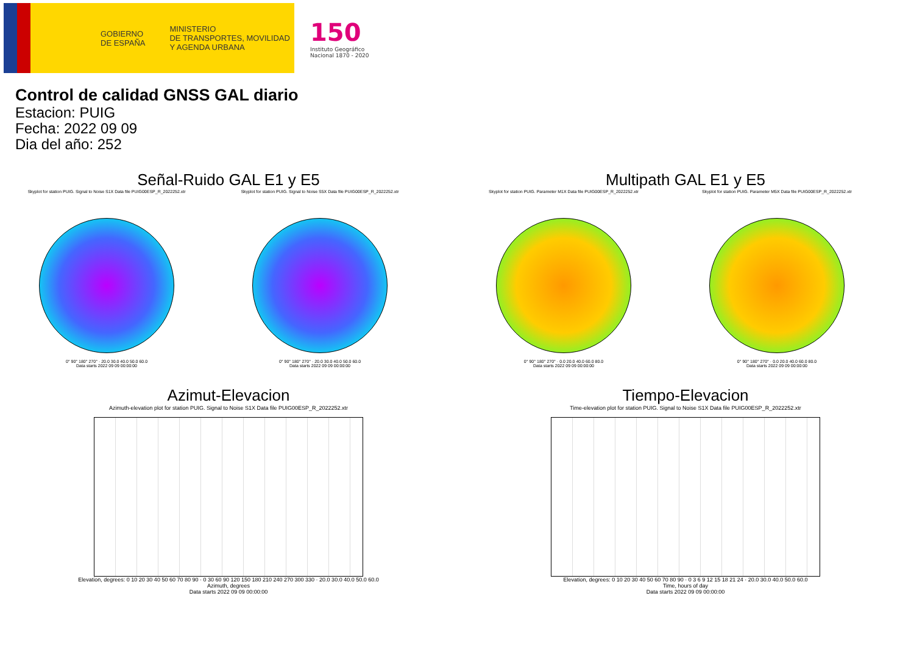GOBIERNO
DE ESPAÑA
MINISTERIO
DE TRANSPORTES, MOVILIDAD
Y AGENDA URBANA
150
Instituto Geográfico
Nacional 1870 - 2020
Control de calidad GNSS GAL diario
Estacion: PUIG
Fecha: 2022 09 09
Dia del año: 252
Señal-Ruido GAL E1 y E5
Skyplot for station PUIG. Signal to Noise S1X Data file PUIG00ESP_R_2022252.xtr
0° 90° 180° 270° · 20.0 30.0 40.0 50.0 60.0
Data starts 2022 09 09 00:00:00
Skyplot for station PUIG. Signal to Noise S5X Data file PUIG00ESP_R_2022252.xtr
0° 90° 180° 270° · 20.0 30.0 40.0 50.0 60.0
Data starts 2022 09 09 00:00:00
Multipath GAL E1 y E5
Skyplot for station PUIG. Parameter M1X Data file PUIG00ESP_R_2022252.xtr
0° 90° 180° 270° · 0.0 20.0 40.0 60.0 80.0
Data starts 2022 09 09 00:00:00
Skyplot for station PUIG. Parameter M5X Data file PUIG00ESP_R_2022252.xtr
0° 90° 180° 270° · 0.0 20.0 40.0 60.0 80.0
Data starts 2022 09 09 00:00:00
Azimut-Elevacion
Azimuth-elevation plot for station PUIG. Signal to Noise S1X Data file PUIG00ESP_R_2022252.xtr
Elevation, degrees: 0 10 20 30 40 50 60 70 80 90 · 0 30 60 90 120 150 180 210 240 270 300 330 · 20.0 30.0 40.0 50.0 60.0
Azimuth, degrees
Data starts 2022 09 09 00:00:00
Tiempo-Elevacion
Time-elevation plot for station PUIG. Signal to Noise S1X Data file PUIG00ESP_R_2022252.xtr
Elevation, degrees: 0 10 20 30 40 50 60 70 80 90 · 0 3 6 9 12 15 18 21 24 · 20.0 30.0 40.0 50.0 60.0
Time, hours of day
Data starts 2022 09 09 00:00:00